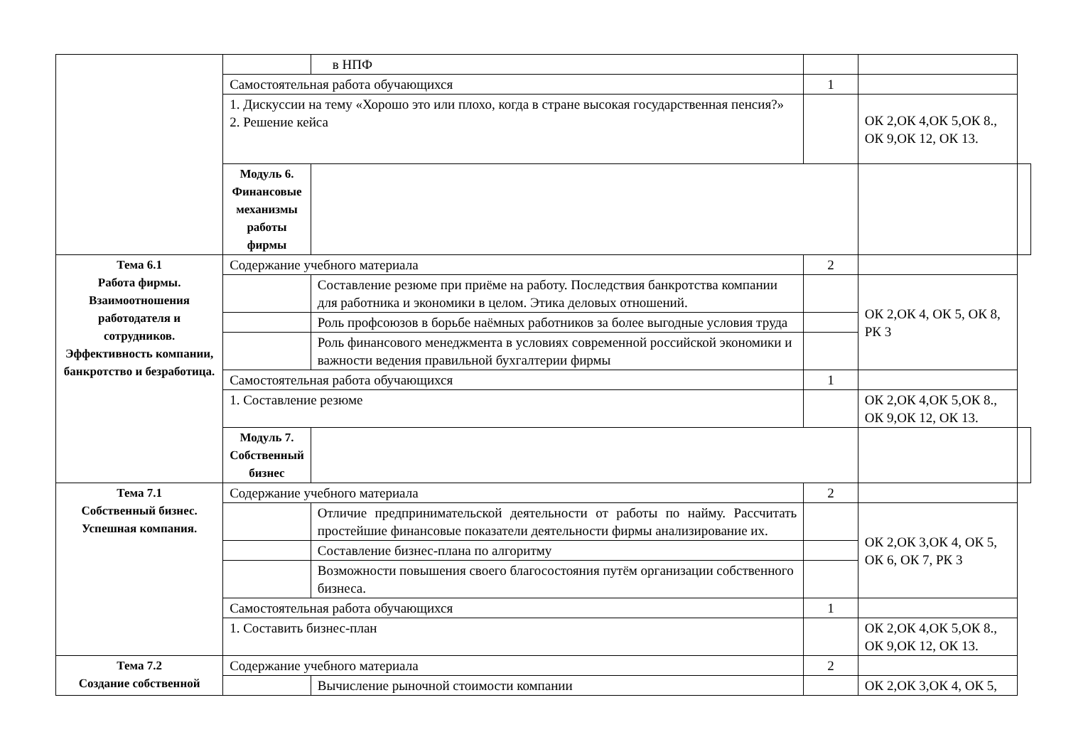| | | в НПФ | | | |
| | Самостоятельная работа обучающихся | | 1 | | |
| | 1. Дискуссии на тему «Хорошо это или плохо, когда в стране высокая государственная пенсия?» 2. Решение кейса | | | ОК 2,ОК 4,ОК 5,ОК 8., ОК 9,ОК 12, ОК 13. | |
| | Модуль 6. Финансовые механизмы работы фирмы | | | | |
| Тема 6.1 Работа фирмы. Взаимоотношения работодателя и сотрудников. Эффективность компании, банкротство и безработица. | Содержание учебного материала | | 2 | | |
| | | Составление резюме при приёме на работу. Последствия банкротства компании для работника и экономики в целом. Этика деловых отношений. | | ОК 2,ОК 4, ОК 5, ОК 8, РК 3 | |
| | | Роль профсоюзов в борьбе наёмных работников за более выгодные условия труда | | | |
| | | Роль финансового менеджмента в условиях современной российской экономики и важности ведения правильной бухгалтерии фирмы | | | |
| | Самостоятельная работа обучающихся | | 1 | | |
| | 1. Составление резюме | | | ОК 2,ОК 4,ОК 5,ОК 8., ОК 9,ОК 12, ОК 13. | |
| | Модуль 7. Собственный бизнес | | | | |
| Тема 7.1 Собственный бизнес. Успешная компания. | Содержание учебного материала | | 2 | | |
| | | Отличие предпринимательской деятельности от работы по найму. Рассчитать простейшие финансовые показатели деятельности фирмы анализирование их. | | ОК 2,ОК 3,ОК 4, ОК 5, ОК 6, ОК 7, РК 3 | |
| | | Составление бизнес-плана по алгоритму | | | |
| | | Возможности повышения своего благосостояния путём организации собственного бизнеса. | | | |
| | Самостоятельная работа обучающихся | | 1 | | |
| | 1. Составить бизнес-план | | | ОК 2,ОК 4,ОК 5,ОК 8., ОК 9,ОК 12, ОК 13. | |
| Тема 7.2 Создание собственной | Содержание учебного материала | | 2 | | |
| | | Вычисление рыночной стоимости компании | | ОК 2,ОК 3,ОК 4, ОК 5, | |